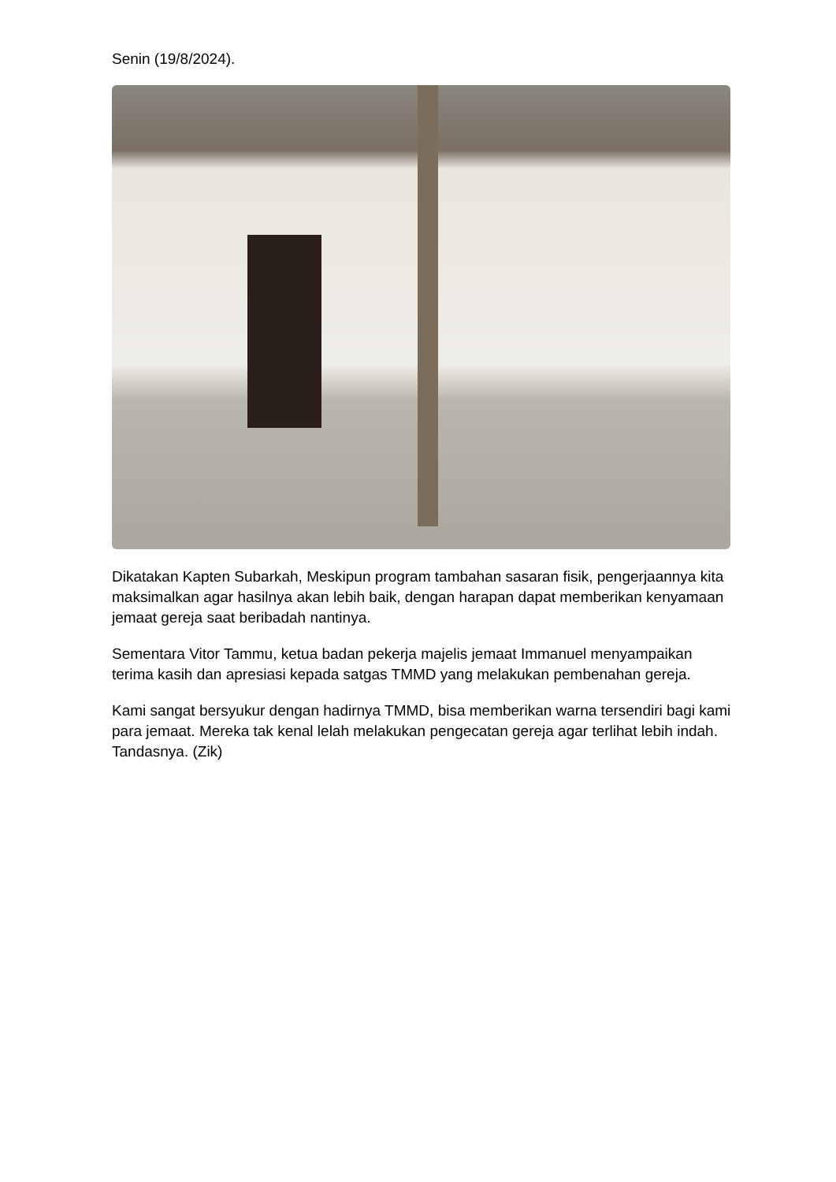Senin (19/8/2024).
Dikatakan Kapten Subarkah, Meskipun program tambahan sasaran fisik, pengerjaannya kita maksimalkan agar hasilnya akan lebih baik, dengan harapan dapat memberikan kenyamaan jemaat gereja saat beribadah nantinya.
Sementara Vitor Tammu, ketua badan pekerja majelis jemaat Immanuel menyampaikan terima kasih dan apresiasi kepada satgas TMMD yang melakukan pembenahan gereja.
Kami sangat bersyukur dengan hadirnya TMMD, bisa memberikan warna tersendiri bagi kami para jemaat. Mereka tak kenal lelah melakukan pengecatan gereja agar terlihat lebih indah. Tandasnya. (Zik)